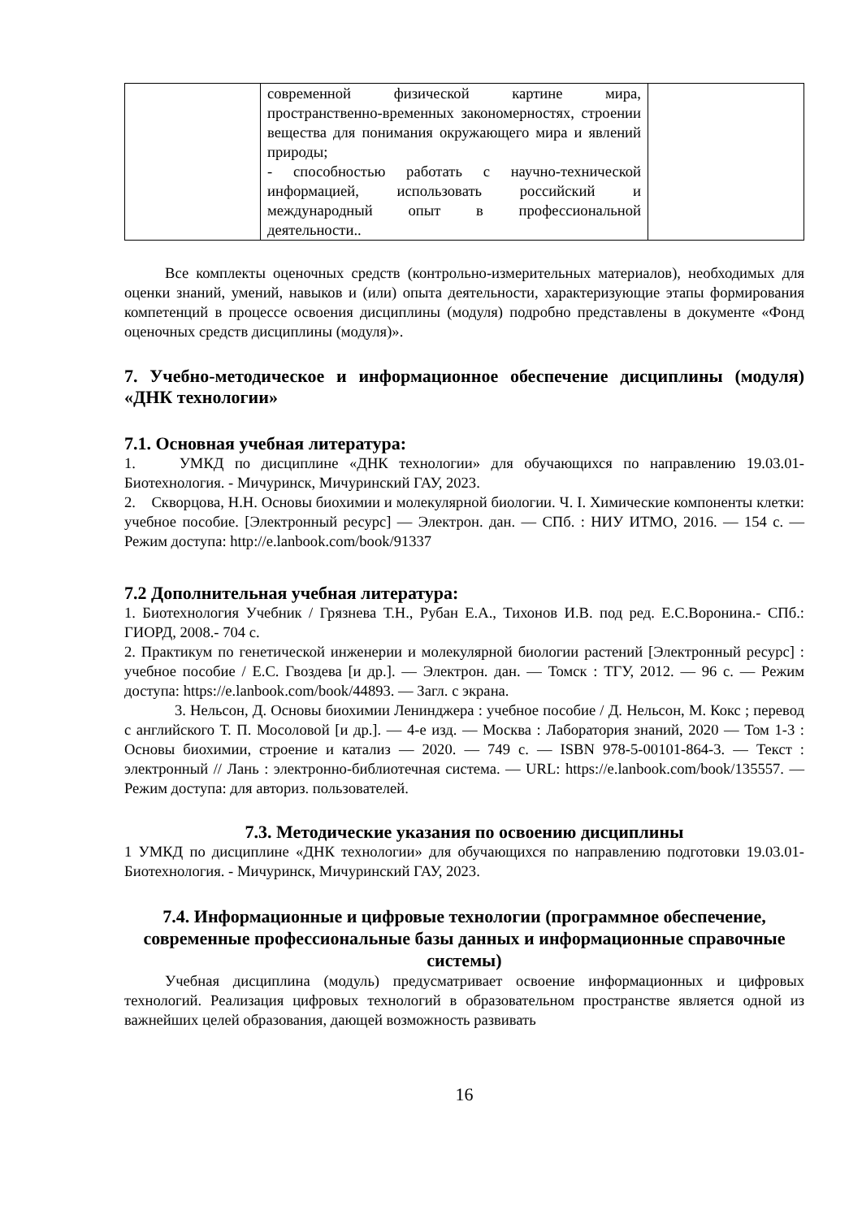| | современной физической картине мира, пространственно-временных закономерностях, строении вещества для понимания окружающего мира и явлений природы; - способностью работать с научно-технической информацией, использовать российский и международный опыт в профессиональной деятельности.. | |
Все комплекты оценочных средств (контрольно-измерительных материалов), необходимых для оценки знаний, умений, навыков и (или) опыта деятельности, характеризующие этапы формирования компетенций в процессе освоения дисциплины (модуля) подробно представлены в документе «Фонд оценочных средств дисциплины (модуля)».
7. Учебно-методическое и информационное обеспечение дисциплины (модуля) «ДНК технологии»
7.1. Основная учебная литература:
1. УМКД по дисциплине «ДНК технологии» для обучающихся по направлению 19.03.01- Биотехнология. - Мичуринск, Мичуринский ГАУ, 2023.
2. Скворцова, Н.Н. Основы биохимии и молекулярной биологии. Ч. I. Химические компоненты клетки: учебное пособие. [Электронный ресурс] — Электрон. дан. — СПб. : НИУ ИТМО, 2016. — 154 с. — Режим доступа: http://e.lanbook.com/book/91337
7.2 Дополнительная учебная литература:
1. Биотехнология Учебник / Грязнева Т.Н., Рубан Е.А., Тихонов И.В. под ред. Е.С.Воронина.- СПб.: ГИОРД, 2008.- 704 с.
2. Практикум по генетической инженерии и молекулярной биологии растений [Электронный ресурс] : учебное пособие / Е.С. Гвоздева [и др.]. — Электрон. дан. — Томск : ТГУ, 2012. — 96 с. — Режим доступа: https://e.lanbook.com/book/44893. — Загл. с экрана.
3. Нельсон, Д. Основы биохимии Ленинджера : учебное пособие / Д. Нельсон, М. Кокс ; перевод с английского Т. П. Мосоловой [и др.]. — 4-е изд. — Москва : Лаборатория знаний, 2020 — Том 1-3 : Основы биохимии, строение и катализ — 2020. — 749 с. — ISBN 978-5-00101-864-3. — Текст : электронный // Лань : электронно-библиотечная система. — URL: https://e.lanbook.com/book/135557. — Режим доступа: для авториз. пользователей.
7.3. Методические указания по освоению дисциплины
1 УМКД по дисциплине «ДНК технологии» для обучающихся по направлению подготовки 19.03.01- Биотехнология. - Мичуринск, Мичуринский ГАУ, 2023.
7.4. Информационные и цифровые технологии (программное обеспечение, современные профессиональные базы данных и информационные справочные системы)
Учебная дисциплина (модуль) предусматривает освоение информационных и цифровых технологий. Реализация цифровых технологий в образовательном пространстве является одной из важнейших целей образования, дающей возможность развивать
16